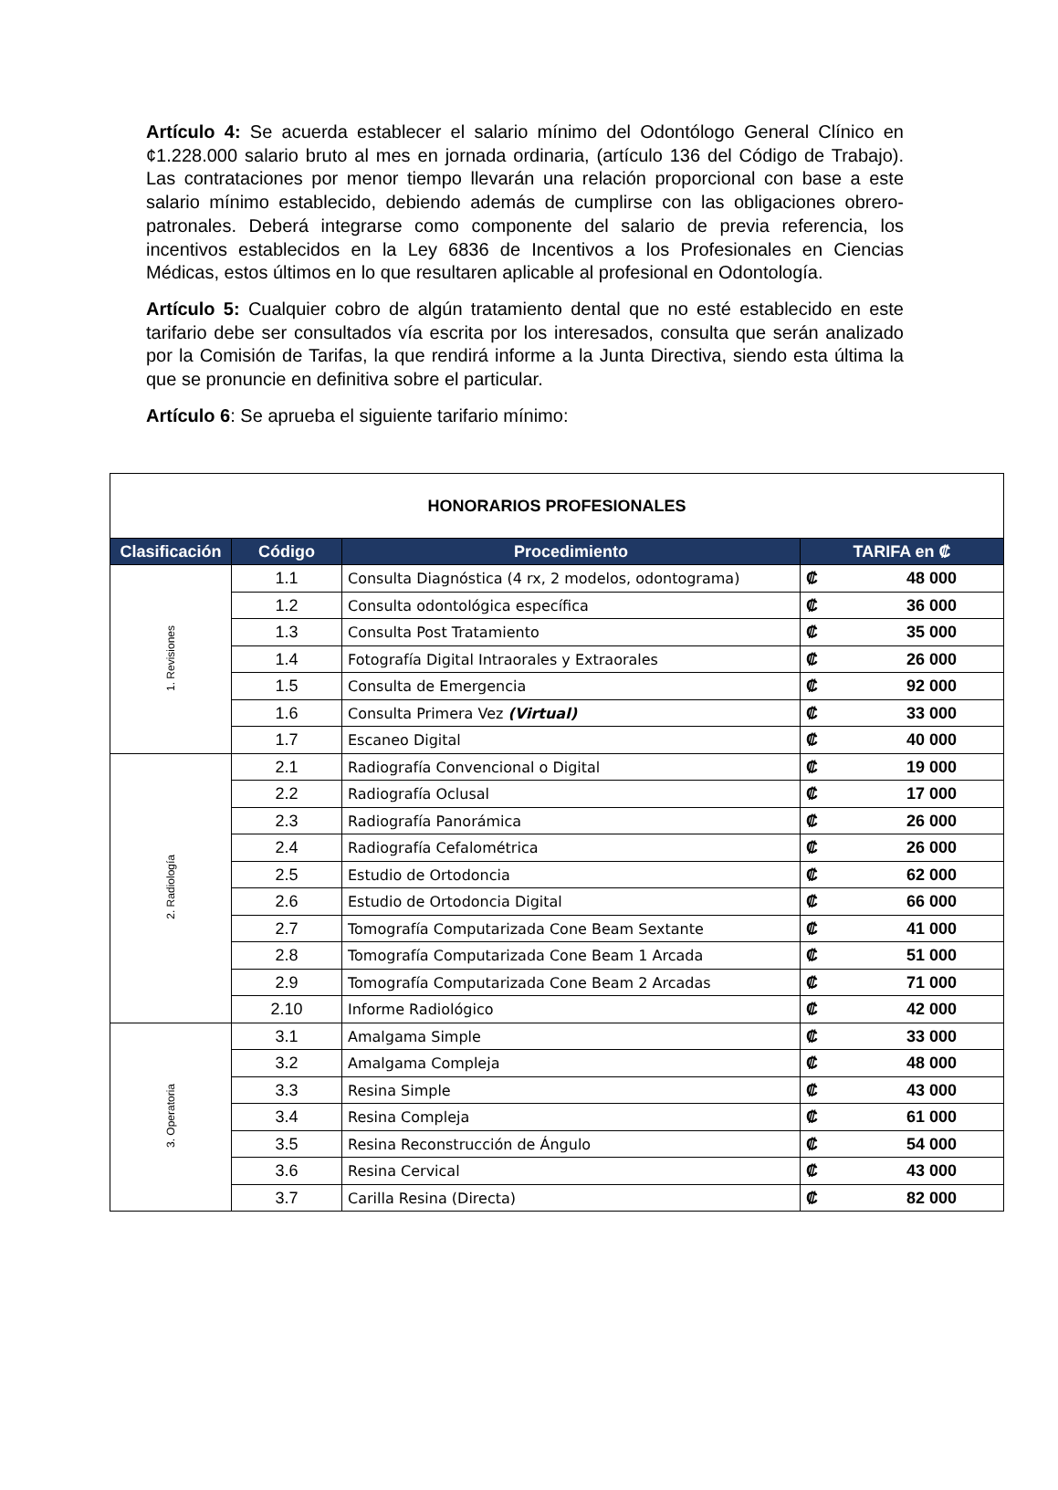Artículo 4: Se acuerda establecer el salario mínimo del Odontólogo General Clínico en ¢1.228.000 salario bruto al mes en jornada ordinaria, (artículo 136 del Código de Trabajo). Las contrataciones por menor tiempo llevarán una relación proporcional con base a este salario mínimo establecido, debiendo además de cumplirse con las obligaciones obrero-patronales. Deberá integrarse como componente del salario de previa referencia, los incentivos establecidos en la Ley 6836 de Incentivos a los Profesionales en Ciencias Médicas, estos últimos en lo que resultaren aplicable al profesional en Odontología.
Artículo 5: Cualquier cobro de algún tratamiento dental que no esté establecido en este tarifario debe ser consultados vía escrita por los interesados, consulta que serán analizado por la Comisión de Tarifas, la que rendirá informe a la Junta Directiva, siendo esta última la que se pronuncie en definitiva sobre el particular.
Artículo 6: Se aprueba el siguiente tarifario mínimo:
| HONORARIOS PROFESIONALES | | | |
| Clasificación | Código | Procedimiento | TARIFA en ₡ |
| 1. Revisiones | 1.1 | Consulta Diagnóstica (4 rx, 2 modelos, odontograma) | ₡ 48 000 |
| | 1.2 | Consulta odontológica específica | ₡ 36 000 |
| | 1.3 | Consulta Post Tratamiento | ₡ 35 000 |
| | 1.4 | Fotografía Digital Intraorales y Extraorales | ₡ 26 000 |
| | 1.5 | Consulta de Emergencia | ₡ 92 000 |
| | 1.6 | Consulta Primera Vez (Virtual) | ₡ 33 000 |
| | 1.7 | Escaneo Digital | ₡ 40 000 |
| 2. Radiología | 2.1 | Radiografía Convencional o Digital | ₡ 19 000 |
| | 2.2 | Radiografía Oclusal | ₡ 17 000 |
| | 2.3 | Radiografía Panorámica | ₡ 26 000 |
| | 2.4 | Radiografía Cefalométrica | ₡ 26 000 |
| | 2.5 | Estudio de Ortodoncia | ₡ 62 000 |
| | 2.6 | Estudio de Ortodoncia Digital | ₡ 66 000 |
| | 2.7 | Tomografía Computarizada Cone Beam Sextante | ₡ 41 000 |
| | 2.8 | Tomografía Computarizada Cone Beam 1 Arcada | ₡ 51 000 |
| | 2.9 | Tomografía Computarizada Cone Beam 2 Arcadas | ₡ 71 000 |
| | 2.10 | Informe Radiológico | ₡ 42 000 |
| 3. Operatoria | 3.1 | Amalgama Simple | ₡ 33 000 |
| | 3.2 | Amalgama Compleja | ₡ 48 000 |
| | 3.3 | Resina Simple | ₡ 43 000 |
| | 3.4 | Resina Compleja | ₡ 61 000 |
| | 3.5 | Resina Reconstrucción de Ángulo | ₡ 54 000 |
| | 3.6 | Resina Cervical | ₡ 43 000 |
| | 3.7 | Carilla Resina (Directa) | ₡ 82 000 |